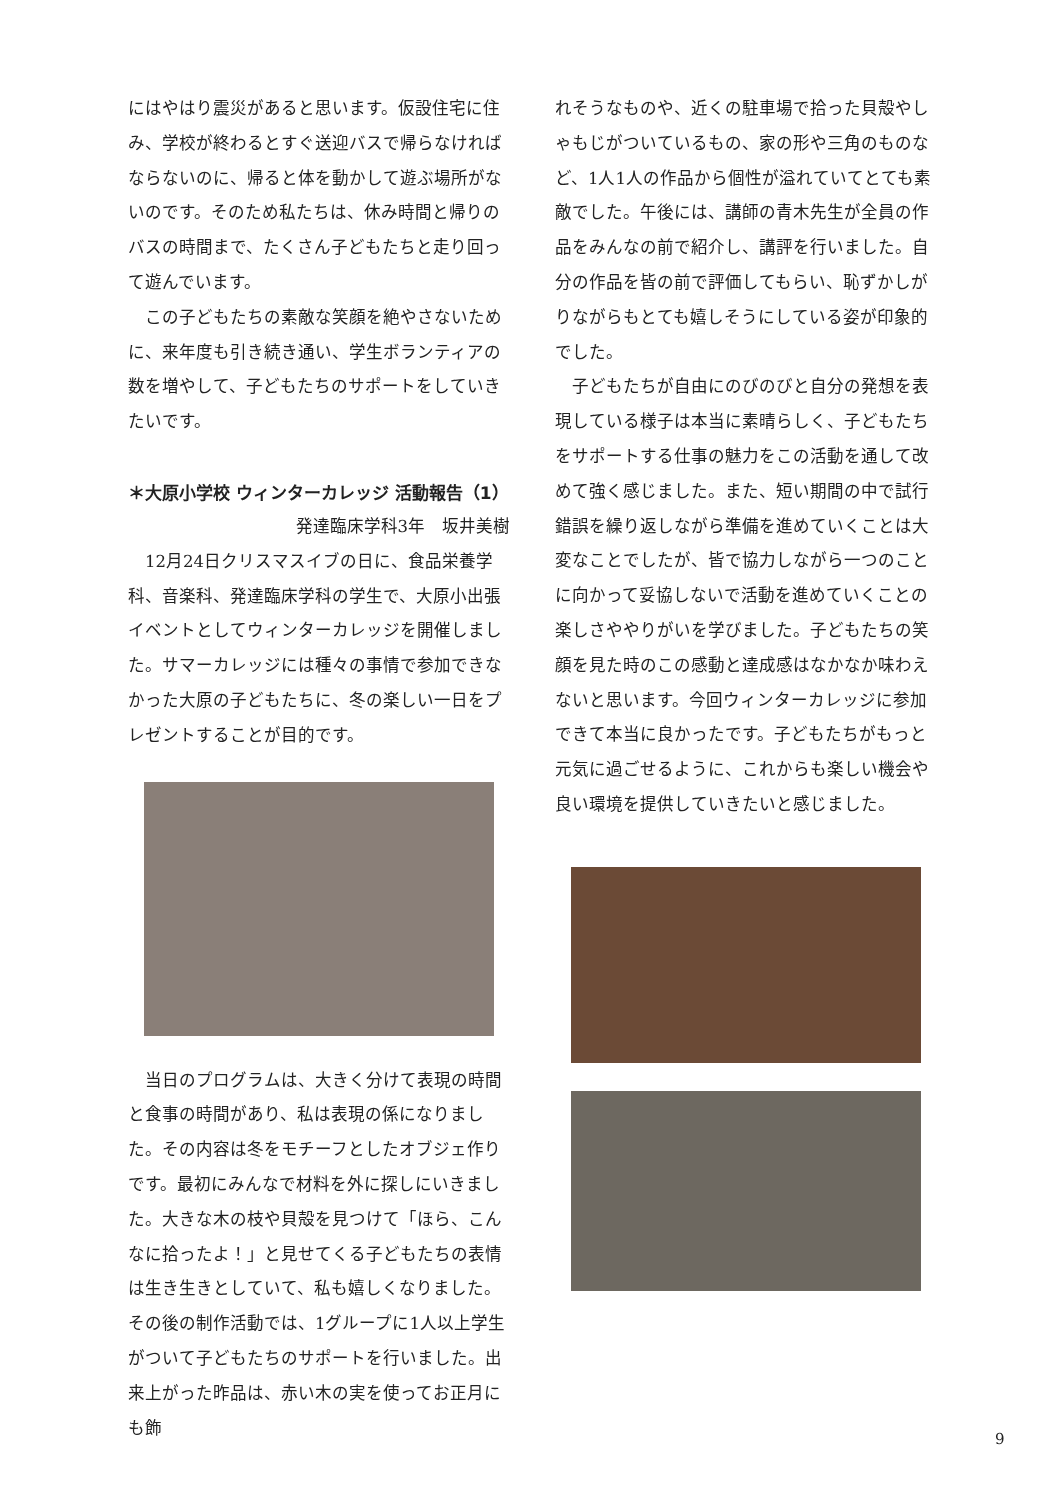にはやはり震災があると思います。仮設住宅に住み、学校が終わるとすぐ送迎バスで帰らなければならないのに、帰ると体を動かして遊ぶ場所がないのです。そのため私たちは、休み時間と帰りのバスの時間まで、たくさん子どもたちと走り回って遊んでいます。
　この子どもたちの素敵な笑顔を絶やさないために、来年度も引き続き通い、学生ボランティアの数を増やして、子どもたちのサポートをしていきたいです。
＊大原小学校 ウィンターカレッジ 活動報告（1）
発達臨床学科3年　坂井美樹
　12月24日クリスマスイブの日に、食品栄養学科、音楽科、発達臨床学科の学生で、大原小出張イベントとしてウィンターカレッジを開催しました。サマーカレッジには種々の事情で参加できなかった大原の子どもたちに、冬の楽しい一日をプレゼントすることが目的です。
　当日のプログラムは、大きく分けて表現の時間と食事の時間があり、私は表現の係になりました。その内容は冬をモチーフとしたオブジェ作りです。最初にみんなで材料を外に探しにいきました。大きな木の枝や貝殻を見つけて「ほら、こんなに拾ったよ！」と見せてくる子どもたちの表情は生き生きとしていて、私も嬉しくなりました。その後の制作活動では、1グループに1人以上学生がついて子どもたちのサポートを行いました。出来上がった昨品は、赤い木の実を使ってお正月にも飾
れそうなものや、近くの駐車場で拾った貝殻やしゃもじがついているもの、家の形や三角のものなど、1人1人の作品から個性が溢れていてとても素敵でした。午後には、講師の青木先生が全員の作品をみんなの前で紹介し、講評を行いました。自分の作品を皆の前で評価してもらい、恥ずかしがりながらもとても嬉しそうにしている姿が印象的でした。
　子どもたちが自由にのびのびと自分の発想を表現している様子は本当に素晴らしく、子どもたちをサポートする仕事の魅力をこの活動を通して改めて強く感じました。また、短い期間の中で試行錯誤を繰り返しながら準備を進めていくことは大変なことでしたが、皆で協力しながら一つのことに向かって妥協しないで活動を進めていくことの楽しさややりがいを学びました。子どもたちの笑顔を見た時のこの感動と達成感はなかなか味わえないと思います。今回ウィンターカレッジに参加できて本当に良かったです。子どもたちがもっと元気に過ごせるように、これからも楽しい機会や良い環境を提供していきたいと感じました。
9